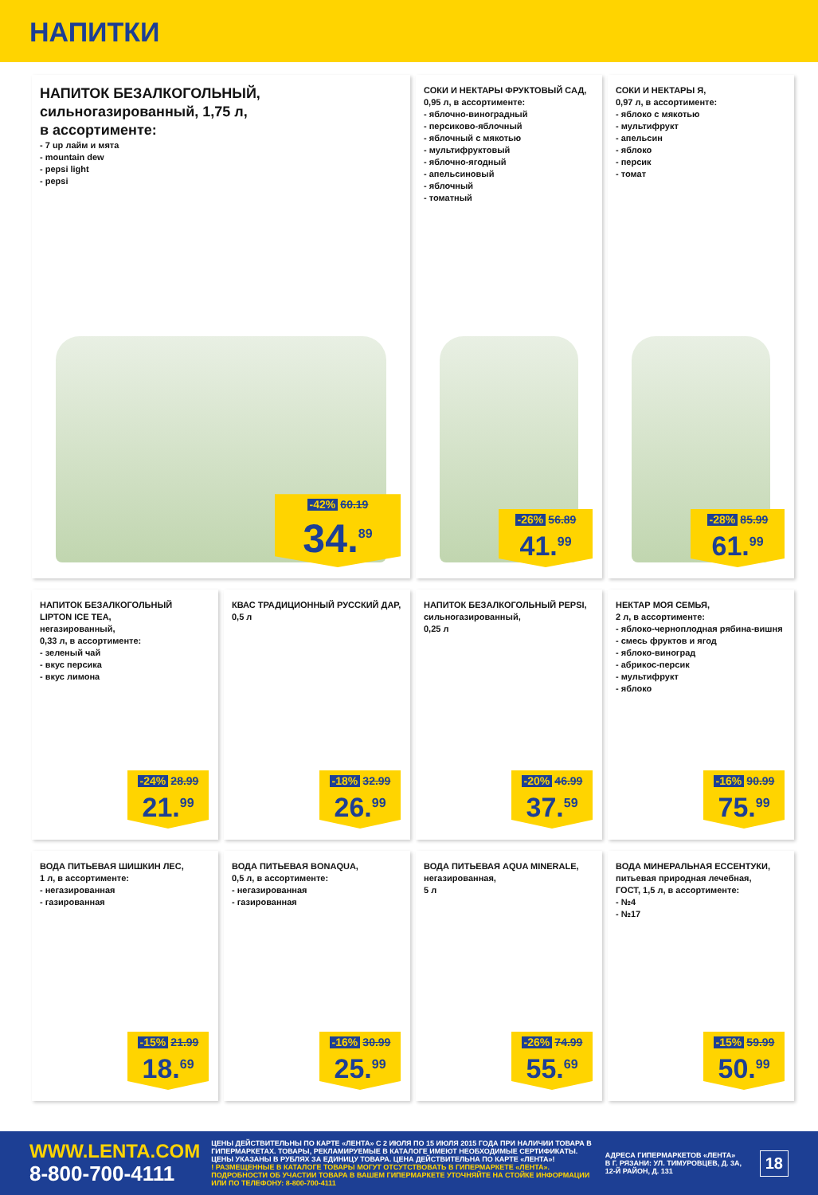НАПИТКИ
НАПИТОК БЕЗАЛКОГОЛЬНЫЙ,
сильногазированный, 1,75 л,
в ассортименте:
- 7 up лайм и мята
- mountain dew
- pepsi light
- pepsi
-42% 60.19
34.<sup>89</sup>
СОКИ И НЕКТАРЫ ФРУКТОВЫЙ САД,
0,95 л, в ассортименте:
- яблочно-виноградный
- персиково-яблочный
- яблочный с мякотью
- мультифруктовый
- яблочно-ягодный
- апельсиновый
- яблочный
- томатный
-26% 56.89
41.<sup>99</sup>
СОКИ И НЕКТАРЫ Я,
0,97 л, в ассортименте:
- яблоко с мякотью
- мультифрукт
- апельсин
- яблоко
- персик
- томат
-28% 85.99
61.<sup>99</sup>
НАПИТОК БЕЗАЛКОГОЛЬНЫЙ
LIPTON ICE TEA,
негазированный,
0,33 л, в ассортименте:
- зеленый чай
- вкус персика
- вкус лимона
-24% 28.99
21.<sup>99</sup>
КВАС ТРАДИЦИОННЫЙ РУССКИЙ ДАР,
0,5 л
-18% 32.99
26.<sup>99</sup>
НАПИТОК БЕЗАЛКОГОЛЬНЫЙ PEPSI,
сильногазированный,
0,25 л
-20% 46.99
37.<sup>59</sup>
НЕКТАР МОЯ СЕМЬЯ,
2 л, в ассортименте:
- яблоко-черноплодная рябина-вишня
- смесь фруктов и ягод
- яблоко-виноград
- абрикос-персик
- мультифрукт
- яблоко
-16% 90.99
75.<sup>99</sup>
ВОДА ПИТЬЕВАЯ ШИШКИН ЛЕС,
1 л, в ассортименте:
- негазированная
- газированная
-15% 21.99
18.<sup>69</sup>
ВОДА ПИТЬЕВАЯ BONAQUA,
0,5 л, в ассортименте:
- негазированная
- газированная
-16% 30.99
25.<sup>99</sup>
ВОДА ПИТЬЕВАЯ AQUA MINERALE,
негазированная,
5 л
-26% 74.99
55.<sup>69</sup>
ВОДА МИНЕРАЛЬНАЯ ЕССЕНТУКИ,
питьевая природная лечебная,
ГОСТ, 1,5 л, в ассортименте:
- №4
- №17
-15% 59.99
50.<sup>99</sup>
WWW.LENTA.COM
8-800-700-4111
ЦЕНЫ ДЕЙСТВИТЕЛЬНЫ ПО КАРТЕ «ЛЕНТА» С 2 ИЮЛЯ ПО 15 ИЮЛЯ 2015 ГОДА ПРИ НАЛИЧИИ ТОВАРА В ГИПЕРМАРКЕТАХ. ТОВАРЫ, РЕКЛАМИРУЕМЫЕ В КАТАЛОГЕ ИМЕЮТ НЕОБХОДИМЫЕ СЕРТИФИКАТЫ. ЦЕНЫ УКАЗАНЫ В РУБЛЯХ ЗА ЕДИНИЦУ ТОВАРА. ЦЕНА ДЕЙСТВИТЕЛЬНА ПО КАРТЕ «ЛЕНТА»!
! РАЗМЕЩЕННЫЕ В КАТАЛОГЕ ТОВАРЫ МОГУТ ОТСУТСТВОВАТЬ В ГИПЕРМАРКЕТЕ «ЛЕНТА». ПОДРОБНОСТИ ОБ УЧАСТИИ ТОВАРА В ВАШЕМ ГИПЕРМАРКЕТЕ УТОЧНЯЙТЕ НА СТОЙКЕ ИНФОРМАЦИИ ИЛИ ПО ТЕЛЕФОНУ: 8-800-700-4111
АДРЕСА ГИПЕРМАРКЕТОВ «ЛЕНТА»
В Г. РЯЗАНИ: УЛ. ТИМУРОВЦЕВ, Д. 3А, 12-Й РАЙОН, Д. 131
18